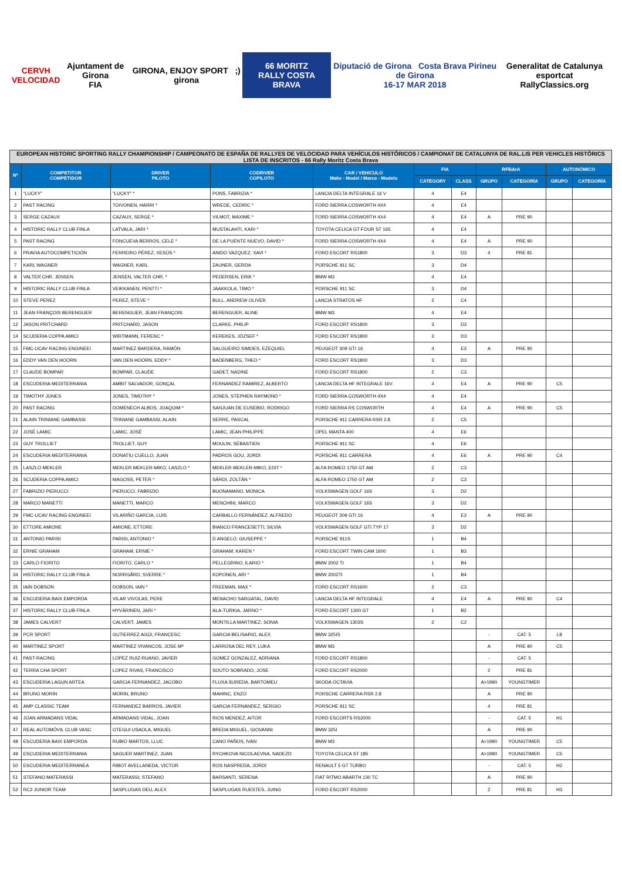CERVH
VELOCIDAD
Ajuntament de Girona
FIA
GIRONA, ENJOY SPORT ;) girona
66 MORITZ
RALLY COSTA BRAVA
Diputació de Girona Costa Brava Pirineu de Girona
16-17 MAR 2018
Generalitat de Catalunya esportcat
RallyClassics.org
| EUROPEAN HISTORIC SPORTING RALLY CHAMPIONSHIP / CAMPEONATO DE ESPAÑA DE RALLYES DE VELOCIDAD PARA VEHÍCULOS HISTÓRICOS / CAMPIONAT DE CATALUNYA DE RAL.LIS PER VEHICLES HISTÒRICS LISTA DE INSCRITOS - 66 Rally Moritz Costa Brava | | | | | | | | | | |
| Nº | COMPETITOR COMPETIDOR | DRIVER PILOTO | CODRIVER COPILOTO | CAR / VEHICULO Make - Model / Marca - Modelo | FIA | | RFEdeA | | AUTONÓMICO | |
| | | | | | CATEGORY | CLASS | GRUPO | CATEGORÍA | GRUPO | CATEGORÍA |
| 1 | "LUCKY" | "LUCKY" * | PONS, FABRIZIA * | LANCIA DELTA INTEGRALE 16 V | 4 | E4 | | | | |
| 2 | PAST RACING | TOIVONEN, HARRI * | WREDE, CEDRIC * | FORD SIERRA COSWORTH 4X4 | 4 | E4 | | | | |
| 3 | SERGE CAZAUX | CAZAUX, SERGE * | VILMOT, MAXIME * | FORD SIERRA COSWORTH 4X4 | 4 | E4 | A | PRE 90 | | |
| 4 | HISTORIC RALLY CLUB FINLA | LATVALA, JARI * | MUSTALAHTI, KARI * | TOYOTA CELICA GT-FOUR ST 165 | 4 | E4 | | | | |
| 5 | PAST RACING | FONCUEVA BERROS, CELE * | DE LA PUENTE NUEVO, DAVID * | FORD SIERRA COSWORTH 4X4 | 4 | E4 | A | PRE 90 | | |
| 6 | PRAVIA AUTOCOMPETICIÓN | FERREIRO PÉREZ, XESÚS * | ANIDO VAZQUEZ, XAVI * | FORD ESCORT RS1800 | 3 | D3 | 4 | PRE 81 | | |
| 7 | KARL WAGNER | WAGNER, KARL | ZAUNER, GERDA | PORSCHE 911 SC | 3 | D4 | | | | |
| 8 | VALTER CHR. JENSEN | JENSEN, VALTER CHR. * | PEDERSEN, ERIK * | BMW M3 | 4 | E4 | | | | |
| 9 | HISTORIC RALLY CLUB FINLA | VEIKKANEN, PENTTI * | JAAKKOLA, TIMO * | PORSCHE 911 SC | 3 | D4 | | | | |
| 10 | STEVE PEREZ | PEREZ, STEVE * | BULL, ANDREW OLIVER | LANCIA STRATOS HF | 2 | C4 | | | | |
| 11 | JEAN FRANÇOIS BERENGUER | BERENGUER, JEAN FRANÇOIS | BERENGUER, ALINE | BMW M3 | 4 | E4 | | | | |
| 12 | JASON PRITCHARD | PRITCHARD, JASON | CLARKE, PHILIP | FORD ESCORT RS1800 | 3 | D3 | | | | |
| 14 | SCUDERIA COPPA AMICI | WIRTMANN, FERENC * | KEREKES, JÓZSEF * | FORD ESCORT RS1800 | 3 | D3 | | | | |
| 15 | FMC-UCAV RACING ENGINEEI | MARTINEZ BARDERA, RAMÓN | SALGUEIRO SIMOES, EZEQUIEL | PEUGEOT 309 GTI 16 | 4 | E3 | A | PRE 90 | | |
| 16 | EDDY VAN DEN HOORN | VAN DEN HOORN, EDDY * | BADENBERG, THEO * | FORD ESCORT RS1800 | 3 | D3 | | | | |
| 17 | CLAUDE BOMPAR | BOMPAR, CLAUDE | GADET, NADINE | FORD ESCORT RS1800 | 2 | C3 | | | | |
| 18 | ESCUDERIA MEDITERRANIA | AMBIT SALVADOR, GONÇAL | FERNANDEZ RAMIREZ, ALBERTO | LANCIA DELTA HF INTEGRALE 16V. | 4 | E4 | A | PRE 90 | C5 | |
| 19 | TIMOTHY JONES | JONES, TIMOTHY * | JONES, STEPHEN RAYMOND * | FORD SIERRA COSWORTH 4X4 | 4 | E4 | | | | |
| 20 | PAST RACING | DOMENECH ALBOS, JOAQUIM * | SANJUAN DE EUSEBIO, RODRIGO | FORD SIERRA RS COSWORTH | 4 | E4 | A | PRE 90 | C5 | |
| 21 | ALAIN TRINIANE GAMBASSI | TRINIANE GAMBASSI, ALAIN | SERRE, PASCAL | PORSCHE 911 CARRERA RSR 2.8 | 2 | C5 | | | | |
| 22 | JOSÉ LAMIC | LAMIC, JOSÉ | LAMIC, JEAN PHILIPPE | OPEL MANTA 400 | 4 | E6 | | | | |
| 23 | GUY TROLLIET | TROLLIET, GUY | MOULIN, SÉBASTIEN | PORSCHE 911 SC | 4 | E6 | | | | |
| 24 | ESCUDERIA MEDITERRANIA | DONATIU CUELLO, JUAN | PADROS GOU, JORDI | PORSCHE 911 CARRERA | 4 | E6 | A | PRE 90 | C4 | |
| 25 | LASZLO MEKLER | MEKLER MEKLER-MIKO, LASZLO * | MEKLER MEKLER-MIKO, EDIT * | ALFA ROMEO 1750 GT AM | 2 | C3 | | | | |
| 26 | SCUDERIA COPPA AMICI | MAGOSS, PETER * | SÁRDI, ZOLTÁN * | ALFA ROMEO 1750 GT AM | 2 | C3 | | | | |
| 27 | FABRIZIO PIERUCCI | PIERUCCI, FABRIZIO | BUONAMANO, MONICA | VOLKSWAGEN GOLF 16S | 3 | D2 | | | | |
| 28 | MARCO MANETTI | MANETTI, MARCO | MENCHINI, MARCO | VOLKSWAGEN GOLF 16S | 3 | D2 | | | | |
| 29 | FMC-UCAV RACING ENGINEEI | VILARIÑO GARCIA, LUIS | CARBALLO FERNÁNDEZ, ALFREDO | PEUGEOT 309 GTI 16 | 4 | E3 | A | PRE 90 | | |
| 30 | ETTORE AMIONE | AMIONE, ETTORE | BIANCO FRANCESETTI, SILVIA | VOLKSWAGEN GOLF GTI TYP 17 | 3 | D2 | | | | |
| 31 | ANTONIO PARISI | PARISI, ANTONIO * | D ANGELO, GIUSEPPE * | PORSCHE 911S | 1 | B4 | | | | |
| 32 | ERNIE GRAHAM | GRAHAM, ERNIE * | GRAHAM, KAREN * | FORD ESCORT TWIN CAM 1600 | 1 | B3 | | | | |
| 33 | CARLO FIORITO | FIORITO, CARLO * | PELLEGRINO, ILARIO * | BMW 2002 TI | 1 | B4 | | | | |
| 34 | HISTORIC RALLY CLUB FINLA | NORRGÅRD, SVERRE * | KOPONEN, ARI * | BMW 2002TI | 1 | B4 | | | | |
| 35 | IAIN DOBSON | DOBSON, IAIN * | FREEMAN, MAX * | FORD ESCORT RS1600 | 2 | C3 | | | | |
| 36 | ESCUDERIA BAIX EMPORDA | VILAR VIVOLAS, PERE | MENACHO SARGATAL, DAVID | LANCIA DELTA HF INTEGRALE | 4 | E4 | A | PRE 90 | C4 | |
| 37 | HISTORIC RALLY CLUB FINLA | HYVÄRINEN, JARI * | ALA-TURKIA, JARNO * | FORD ESCORT 1300 GT | 1 | B2 | | | | |
| 38 | JAMES CALVERT | CALVERT, JAMES | MONTILLA MARTINEZ, SONIA | VOLKSWAGEN 1303S | 2 | C2 | | | | |
| 39 | PCR SPORT | GUTIERREZ AGÜI, FRANCESC | GARCIA BELISARIO, ALEX | BMW 325IS | | | - | CAT. 5 | L8 | |
| 40 | MARTINEZ SPORT | MARTINEZ VIVANCOS, JOSE Mª | LARROSA DEL REY, LUKA | BMW M3 | | | A | PRE 90 | C5 | |
| 41 | PAST-RACING | LOPEZ RUIZ-RUANO, JAVIER | GOMEZ GONZALEZ, ADRIANA | FORD ESCORT RS1800 | | | - | CAT. 5 | | |
| 42 | TERRA CHA SPORT | LOPEZ RIVAS, FRANCISCO | SOUTO SOBRADO, JOSE | FORD ESCORT RS2000 | | | 2 | PRE 81 | | |
| 43 | ESCUDERIA LAGUN ARTEA | GARCIA FERNANDEZ, JACOBO | FLUXA SUREDA, BARTOMEU | SKODA OCTAVIA | | | A>1990 | YOUNGTIMER | | |
| 44 | BRUNO MORIN | MORIN, BRUNO | MAHINC, ENZO | PORSCHE CARRERA RSR 2.8 | | | A | PRE 90 | | |
| 45 | AMP CLASSIC TEAM | FERNANDEZ BARROS, JAVIER | GARCIA FERNANDEZ, SERGIO | PORSCHE 911 SC | | | 4 | PRE 81 | | |
| 46 | JOAN ARMADANS VIDAL | ARMADANS VIDAL, JOAN | RIOS MENDEZ, AITOR | FORD ESCORTS RS2000 | | | - | CAT. 5 | H1 | |
| 47 | REAL AUTOMÓVIL CLUB VASC | OTEGUI USAOLA, MIGUEL | BREDA MIGUEL, GIOVANNI | BMW 325I | | | A | PRE 90 | | |
| 48 | ESCUDERIA BAIX EMPORDA | RUBIO MARTOS, LLUC | CANO PAÑOS, IVAN | BMW M3 | | | A>1990 | YOUNGTIMER | C5 | |
| 49 | ESCUDERIA MEDITERRANIA | SAGUER MARTINEZ, JUAN | RYCHKOVA NICOLAEVNA, NADEZD | TOYOTA CELICA ST 185 | | | A>1990 | YOUNGTIMER | C5 | |
| 50 | ESCUDERIA MEDITERRANEA | RIBOT AVELLANEDA, VICTOR | ROS NASPREDA, JORDI | RENAULT 5 GT TURBO | | | - | CAT. 5 | H2 | |
| 51 | STEFANO MATERASSI | MATERASSI, STEFANO | BARSANTI, SERENA | FIAT RITMO ABARTH 130 TC | | | A | PRE 90 | | |
| 52 | RC2 JUNIOR TEAM | SASPLUGAS DEU, ALEX | SASPLUGAS RUESTES, JUING | FORD ESCORT RS2000 | | | 2 | PRE 81 | H3 | |